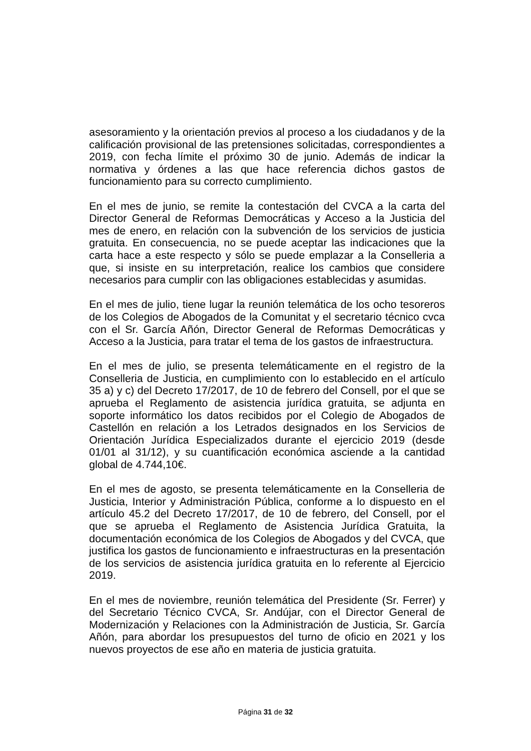asesoramiento y la orientación previos al proceso a los ciudadanos y de la calificación provisional de las pretensiones solicitadas, correspondientes a 2019, con fecha límite el próximo 30 de junio. Además de indicar la normativa y órdenes a las que hace referencia dichos gastos de funcionamiento para su correcto cumplimiento.
En el mes de junio, se remite la contestación del CVCA a la carta del Director General de Reformas Democráticas y Acceso a la Justicia del mes de enero, en relación con la subvención de los servicios de justicia gratuita. En consecuencia, no se puede aceptar las indicaciones que la carta hace a este respecto y sólo se puede emplazar a la Conselleria a que, si insiste en su interpretación, realice los cambios que considere necesarios para cumplir con las obligaciones establecidas y asumidas.
En el mes de julio, tiene lugar la reunión telemática de los ocho tesoreros de los Colegios de Abogados de la Comunitat y el secretario técnico cvca con el Sr. García Añón, Director General de Reformas Democráticas y Acceso a la Justicia, para tratar el tema de los gastos de infraestructura.
En el mes de julio, se presenta telemáticamente en el registro de la Conselleria de Justicia, en cumplimiento con lo establecido en el artículo 35 a) y c) del Decreto 17/2017, de 10 de febrero del Consell, por el que se aprueba el Reglamento de asistencia jurídica gratuita, se adjunta en soporte informático los datos recibidos por el Colegio de Abogados de Castellón en relación a los Letrados designados en los Servicios de Orientación Jurídica Especializados durante el ejercicio 2019 (desde 01/01 al 31/12), y su cuantificación económica asciende a la cantidad global de 4.744,10€.
En el mes de agosto, se presenta telemáticamente en la Conselleria de Justicia, Interior y Administración Pública, conforme a lo dispuesto en el artículo 45.2 del Decreto 17/2017, de 10 de febrero, del Consell, por el que se aprueba el Reglamento de Asistencia Jurídica Gratuita, la documentación económica de los Colegios de Abogados y del CVCA, que justifica los gastos de funcionamiento e infraestructuras en la presentación de los servicios de asistencia jurídica gratuita en lo referente al Ejercicio 2019.
En el mes de noviembre, reunión telemática del Presidente (Sr. Ferrer) y del Secretario Técnico CVCA, Sr. Andújar, con el Director General de Modernización y Relaciones con la Administración de Justicia, Sr. García Añón, para abordar los presupuestos del turno de oficio en 2021 y los nuevos proyectos de ese año en materia de justicia gratuita.
Página 31 de 32